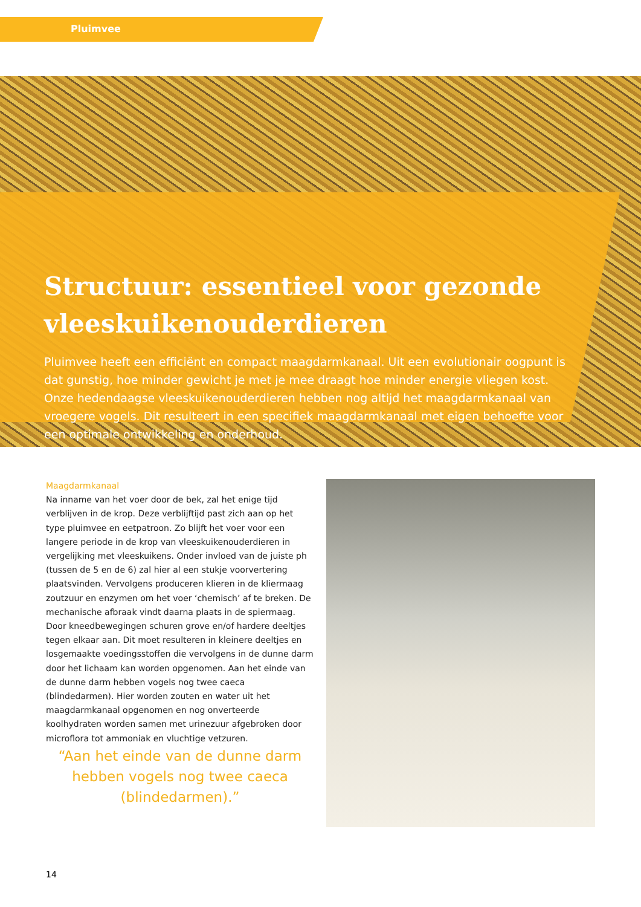Pluimvee
Structuur: essentieel voor gezonde vleeskuikenouderdieren
Pluimvee heeft een efficiënt en compact maagdarmkanaal. Uit een evolutionair oogpunt is dat gunstig, hoe minder gewicht je met je mee draagt hoe minder energie vliegen kost. Onze hedendaagse vleeskuikenouderdieren hebben nog altijd het maagdarmkanaal van vroegere vogels. Dit resulteert in een specifiek maagdarmkanaal met eigen behoefte voor een optimale ontwikkeling en onderhoud.
Maagdarmkanaal
Na inname van het voer door de bek, zal het enige tijd verblijven in de krop. Deze verblijftijd past zich aan op het type pluimvee en eetpatroon. Zo blijft het voer voor een langere periode in de krop van vleeskuikenouderdieren in vergelijking met vleeskuikens. Onder invloed van de juiste ph (tussen de 5 en de 6) zal hier al een stukje voorvertering plaatsvinden. Vervolgens produceren klieren in de kliermaag zoutzuur en enzymen om het voer ‘chemisch’ af te breken. De mechanische afbraak vindt daarna plaats in de spiermaag. Door kneedbewegingen schuren grove en/of hardere deeltjes tegen elkaar aan. Dit moet resulteren in kleinere deeltjes en losgemaakte voedingsstoffen die vervolgens in de dunne darm door het lichaam kan worden opgenomen. Aan het einde van de dunne darm hebben vogels nog twee caeca (blindedarmen). Hier worden zouten en water uit het maagdarmkanaal opgenomen en nog onverteerde koolhydraten worden samen met urinezuur afgebroken door microflora tot ammoniak en vluchtige vetzuren.
“Aan het einde van de dunne darm hebben vogels nog twee caeca (blindedarmen).”
14